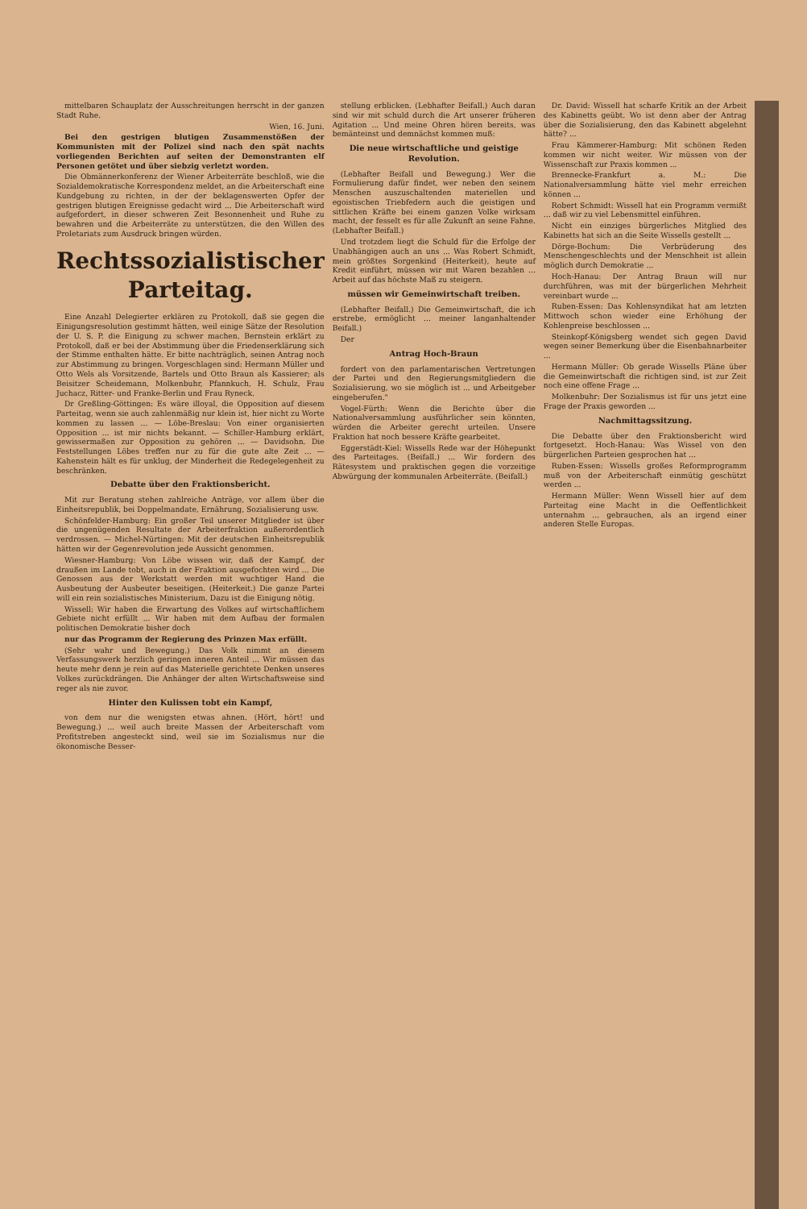mittelbaren Schauplatz der Ausschreitungen herrscht in der ganzen Stadt Ruhe.
Wien, 16. Juni.
Bei den gestrigen blutigen Zusammenstößen der Kommunisten mit der Polizei sind nach den spät nachts vorliegenden Berichten auf seiten der Demonstranten elf Personen getötet und über siebzig verletzt worden.
Die Obmännerkonferenz der Wiener Arbeiterräte beschloß, wie die Sozialdemokratische Korrespondenz meldet, an die Arbeiterschaft eine Kundgebung zu richten, in der der beklagenswerten Opfer der gestrigen blutigen Ereignisse gedacht wird ... Die Arbeiterschaft wird aufgefordert, in dieser schweren Zeit Besonnenheit und Ruhe zu bewahren und die Arbeiterräte zu unterstützen, die den Willen des Proletariats zum Ausdruck bringen würden.
Rechtssozialistischer Parteitag.
Eine Anzahl Delegierter erklären zu Protokoll, daß sie gegen die Einigungsresolution gestimmt hätten, weil einige Sätze der Resolution der U. S. P. die Einigung zu schwer machen. Bernstein erklärt zu Protokoll, daß er bei der Abstimmung über die Friedenserklärung sich der Stimme enthalten hätte. Er bitte nachträglich, seinen Antrag noch zur Abstimmung zu bringen. Vorgeschlagen sind: Hermann Müller und Otto Wels als Vorsitzende, Bartels und Otto Braun als Kassierer; als Beisitzer Scheidemann, Molkenbuhr, Pfannkuch, H. Schulz, Frau Juchacz, Ritter- und Franke-Berlin und Frau Ryneck.
Dr Greßling-Göttingen: Es wäre illoyal, die Opposition auf diesem Parteitag, wenn sie auch zahlenmäßig nur klein ist, hier nicht zu Worte kommen zu lassen ... — Löbe-Breslau: Von einer organisierten Opposition ... ist mir nichts bekannt. — Schiller-Hamburg erklärt, gewissermaßen zur Opposition zu gehören ... — Davidsohn. Die Feststellungen Löbes treffen nur zu für die gute alte Zeit ... — Kahenstein hält es für unklug, der Minderheit die Redegelegenheit zu beschränken.
Debatte über den Fraktionsbericht.
Mit zur Beratung stehen zahlreiche Anträge, vor allem über die Einheitsrepublik, bei Doppelmandate, Ernährung, Sozialisierung usw.
Schönfelder-Hamburg: Ein großer Teil unserer Mitglieder ist über die ungenügenden Resultate der Arbeiterfraktion außerordentlich verdrossen. — Michel-Nürtingen: Mit der deutschen Einheitsrepublik hätten wir der Gegenrevolution jede Aussicht genommen.
Wiesner-Hamburg: Von Löbe wissen wir, daß der Kampf, der draußen im Lande tobt, auch in der Fraktion ausgefochten wird ... Die Genossen aus der Werkstatt werden mit wuchtiger Hand die Ausbeutung der Ausbeuter beseitigen. (Heiterkeit.) Die ganze Partei will ein rein sozialistisches Ministerium. Dazu ist die Einigung nötig.
Wissell: Wir haben die Erwartung des Volkes auf wirtschaftlichem Gebiete nicht erfüllt ... Wir haben mit dem Aufbau der formalen politischen Demokratie bisher doch
nur das Programm der Regierung des Prinzen Max erfüllt.
(Sehr wahr und Bewegung.) Das Volk nimmt an diesem Verfassungswerk herzlich geringen inneren Anteil ... Wir müssen das heute mehr denn je rein auf das Materielle gerichtete Denken unseres Volkes zurückdrängen. Die Anhänger der alten Wirtschaftsweise sind reger als nie zuvor.
Hinter den Kulissen tobt ein Kampf,
von dem nur die wenigsten etwas ahnen. (Hört, hört! und Bewegung.) ... weil auch breite Massen der Arbeiterschaft vom Profitstreben angesteckt sind, weil sie im Sozialismus nur die ökonomische Besser-
stellung erblicken. (Lebhafter Beifall.) Auch daran sind wir mit schuld durch die Art unserer früheren Agitation ... Und meine Ohren hören bereits, was bemänteinst und demnächst kommen muß:
Die neue wirtschaftliche und geistige Revolution.
(Lebhafter Beifall und Bewegung.) Wer die Formulierung dafür findet, wer neben den seinem Menschen auszuschaltenden materiellen und egoistischen Triebfedern auch die geistigen und sittlichen Kräfte bei einem ganzen Volke wirksam macht, der fesselt es für alle Zukunft an seine Fahne. (Lebhafter Beifall.)
Und trotzdem liegt die Schuld für die Erfolge der Unabhängigen auch an uns ... Was Robert Schmidt, mein größtes Sorgenkind (Heiterkeit), heute auf Kredit einführt, müssen wir mit Waren bezahlen ... Arbeit auf das höchste Maß zu steigern.
müssen wir Gemeinwirtschaft treiben.
(Lebhafter Beifall.) Die Gemeinwirtschaft, die ich erstrebe, ermöglicht ... meiner langanhaltender Beifall.)
Der
Antrag Hoch-Braun
fordert von den parlamentarischen Vertretungen der Partei und den Regierungsmitgliedern die Sozialisierung, wo sie möglich ist ... und Arbeitgeber eingeberufen."
Vogel-Fürth: Wenn die Berichte über die Nationalversammlung ausführlicher sein könnten, würden die Arbeiter gerecht urteilen. Unsere Fraktion hat noch bessere Kräfte gearbeitet.
Eggerstädt-Kiel: Wissells Rede war der Höhepunkt des Parteitages. (Beifall.) ... Wir fordern des Rätesystem und praktischen gegen die vorzeitige Abwürgung der kommunalen Arbeiterräte. (Beifall.)
Dr. David: Wissell hat scharfe Kritik an der Arbeit des Kabinetts geübt. Wo ist denn aber der Antrag über die Sozialisierung, den das Kabinett abgelehnt hätte? ...
Frau Kämmerer-Hamburg: Mit schönen Reden kommen wir nicht weiter. Wir müssen von der Wissenschaft zur Praxis kommen ...
Brennecke-Frankfurt a. M.: Die Nationalversammlung hätte viel mehr erreichen können ...
Robert Schmidt: Wissell hat ein Programm vermißt ... daß wir zu viel Lebensmittel einführen.
Nicht ein einziges bürgerliches Mitglied des Kabinetts hat sich an die Seite Wissells gestellt ...
Dörge-Bochum: Die Verbrüderung des Menschengeschlechts und der Menschheit ist allein möglich durch Demokratie ...
Hoch-Hanau: Der Antrag Braun will nur durchführen, was mit der bürgerlichen Mehrheit vereinbart wurde ...
Ruben-Essen: Das Kohlensyndikat hat am letzten Mittwoch schon wieder eine Erhöhung der Kohlenpreise beschlossen ...
Steinkopf-Königsberg wendet sich gegen David wegen seiner Bemerkung über die Eisenbahnarbeiter ...
Hermann Müller: Ob gerade Wissells Pläne über die Gemeinwirtschaft die richtigen sind, ist zur Zeit noch eine offene Frage ...
Molkenbuhr: Der Sozialismus ist für uns jetzt eine Frage der Praxis geworden ...
Nachmittagssitzung.
Die Debatte über den Fraktionsbericht wird fortgesetzt. Hoch-Hanau: Was Wissel von den bürgerlichen Parteien gesprochen hat ...
Ruben-Essen: Wissells großes Reformprogramm muß von der Arbeiterschaft einmütig geschützt werden ...
Hermann Müller: Wenn Wissell hier auf dem Parteitag eine Macht in die Oeffentlichkeit unternahm ... gebrauchen, als an irgend einer anderen Stelle Europas.